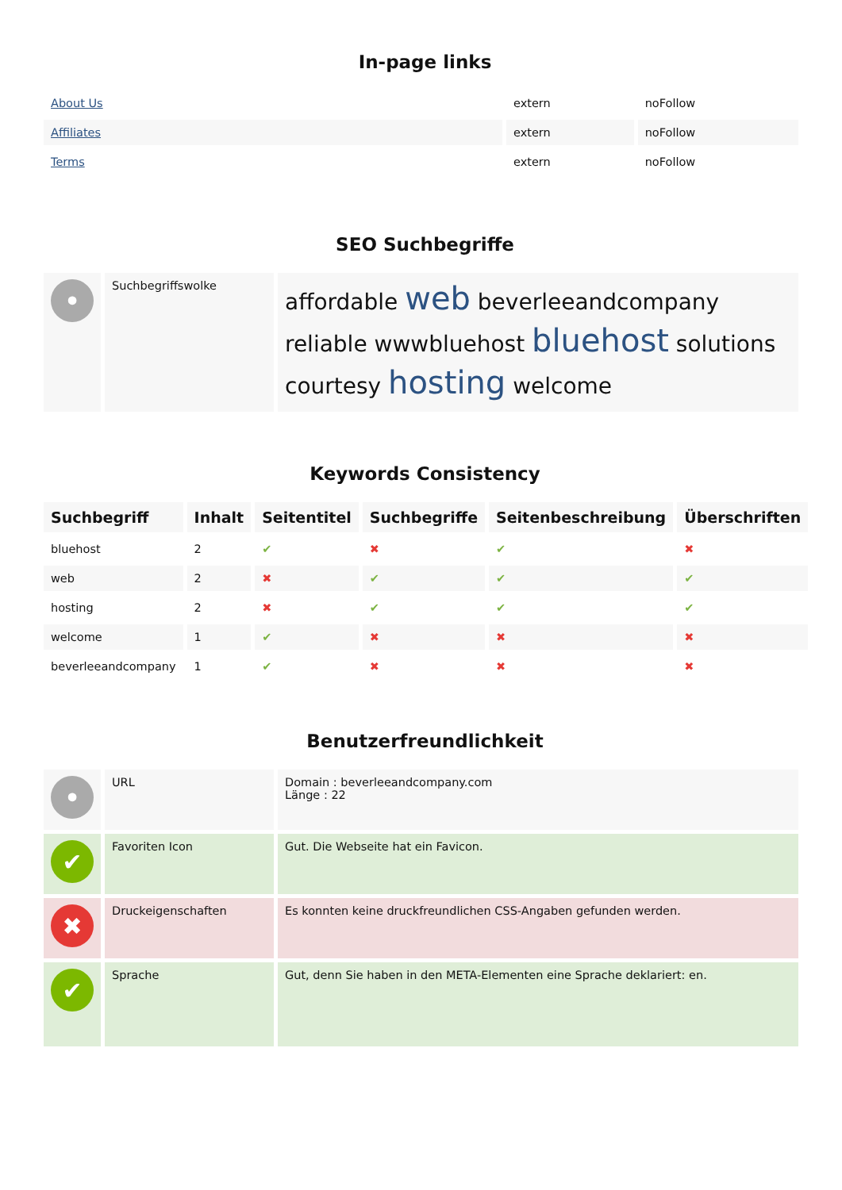In-page links
| About Us | extern | noFollow |
| Affiliates | extern | noFollow |
| Terms | extern | noFollow |
SEO Suchbegriffe
| • | Suchbegriffswolke | affordable web beverleeandcompany reliable wwwbluehost bluehost solutions courtesy hosting welcome |
Keywords Consistency
| Suchbegriff | Inhalt | Seitentitel | Suchbegriffe | Seitenbeschreibung | Überschriften |
| --- | --- | --- | --- | --- | --- |
| bluehost | 2 | ✔ | ✖ | ✔ | ✖ |
| web | 2 | ✖ | ✔ | ✔ | ✔ |
| hosting | 2 | ✖ | ✔ | ✔ | ✔ |
| welcome | 1 | ✔ | ✖ | ✖ | ✖ |
| beverleeandcompany | 1 | ✔ | ✖ | ✖ | ✖ |
Benutzerfreundlichkeit
| • | URL | Domain : beverleeandcompany.com Länge : 22 |
| ✔ | Favoriten Icon | Gut. Die Webseite hat ein Favicon. |
| ✖ | Druckeigenschaften | Es konnten keine druckfreundlichen CSS-Angaben gefunden werden. |
| ✔ | Sprache | Gut, denn Sie haben in den META-Elementen eine Sprache deklariert: en. |